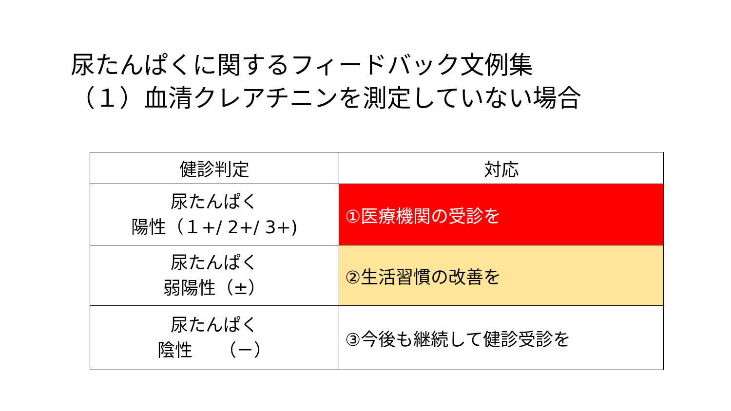尿たんぱくに関するフィードバック文例集
（１）血清クレアチニンを測定していない場合
| 健診判定 | 対応 |
| --- | --- |
| 尿たんぱく 陽性（１+/ 2+/ 3+) | ①医療機関の受診を |
| 尿たんぱく 弱陽性（±） | ②生活習慣の改善を |
| 尿たんぱく 陰性 （－） | ③今後も継続して健診受診を |